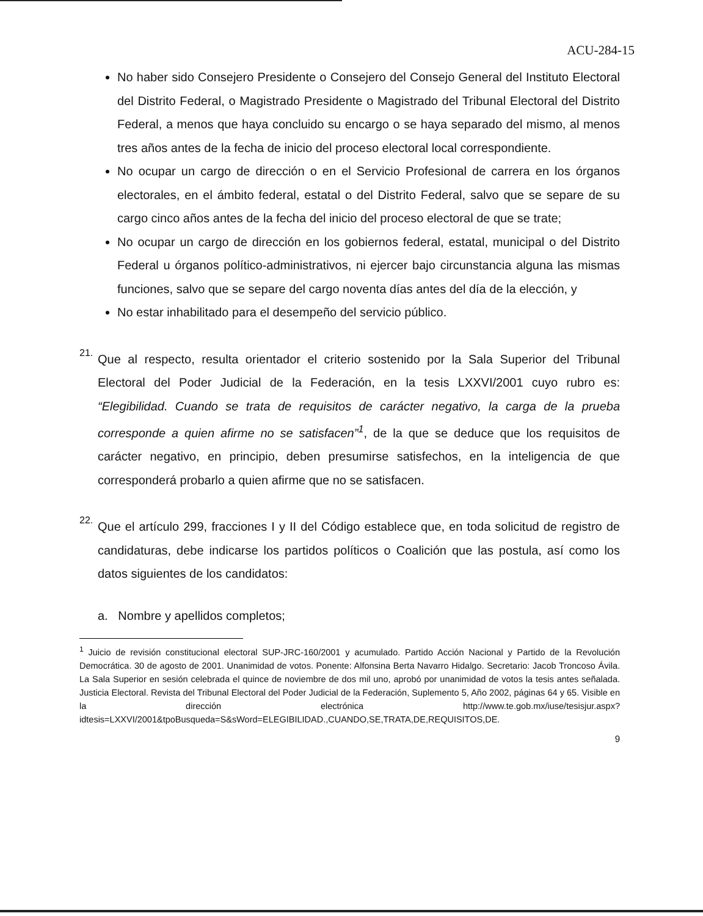ACU-284-15
No haber sido Consejero Presidente o Consejero del Consejo General del Instituto Electoral del Distrito Federal, o Magistrado Presidente o Magistrado del Tribunal Electoral del Distrito Federal, a menos que haya concluido su encargo o se haya separado del mismo, al menos tres años antes de la fecha de inicio del proceso electoral local correspondiente.
No ocupar un cargo de dirección o en el Servicio Profesional de carrera en los órganos electorales, en el ámbito federal, estatal o del Distrito Federal, salvo que se separe de su cargo cinco años antes de la fecha del inicio del proceso electoral de que se trate;
No ocupar un cargo de dirección en los gobiernos federal, estatal, municipal o del Distrito Federal u órganos político-administrativos, ni ejercer bajo circunstancia alguna las mismas funciones, salvo que se separe del cargo noventa días antes del día de la elección, y
No estar inhabilitado para el desempeño del servicio público.
21.
Que al respecto, resulta orientador el criterio sostenido por la Sala Superior del Tribunal Electoral del Poder Judicial de la Federación, en la tesis LXXVI/2001 cuyo rubro es: “Elegibilidad. Cuando se trata de requisitos de carácter negativo, la carga de la prueba corresponde a quien afirme no se satisfacen”<sup>1</sup>, de la que se deduce que los requisitos de carácter negativo, en principio, deben presumirse satisfechos, en la inteligencia de que corresponderá probarlo a quien afirme que no se satisfacen.
22.
Que el artículo 299, fracciones I y II del Código establece que, en toda solicitud de registro de candidaturas, debe indicarse los partidos políticos o Coalición que las postula, así como los datos siguientes de los candidatos:
a. Nombre y apellidos completos;
<sup>1</sup> Juicio de revisión constitucional electoral SUP-JRC-160/2001 y acumulado. Partido Acción Nacional y Partido de la Revolución Democrática. 30 de agosto de 2001. Unanimidad de votos. Ponente: Alfonsina Berta Navarro Hidalgo. Secretario: Jacob Troncoso Ávila. La Sala Superior en sesión celebrada el quince de noviembre de dos mil uno, aprobó por unanimidad de votos la tesis antes señalada. Justicia Electoral. Revista del Tribunal Electoral del Poder Judicial de la Federación, Suplemento 5, Año 2002, páginas 64 y 65. Visible en la dirección electrónica http://www.te.gob.mx/iuse/tesisjur.aspx?idtesis=LXXVI/2001&tpoBusqueda=S&sWord=ELEGIBILIDAD.,CUANDO,SE,TRATA,DE,REQUISITOS,DE.
9